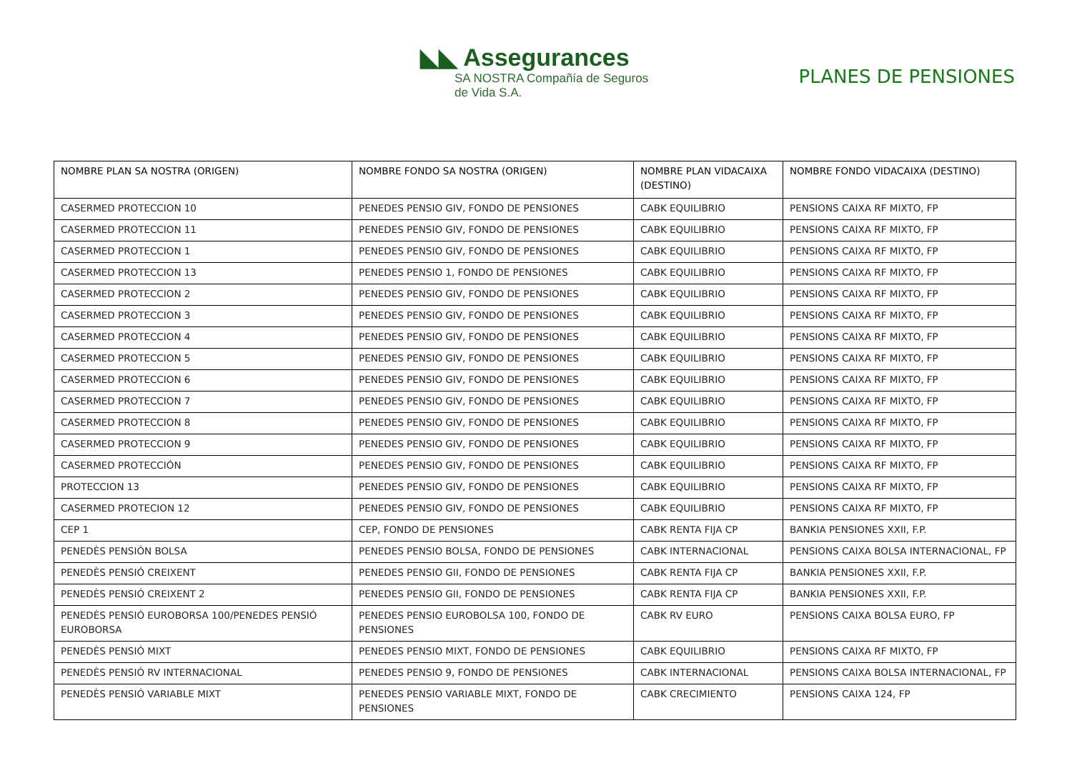◣◣ Assegurances
SA NOSTRA Compañía de Seguros de Vida S.A.
PLANES DE PENSIONES
| NOMBRE PLAN SA NOSTRA (ORIGEN) | NOMBRE FONDO SA NOSTRA (ORIGEN) | NOMBRE PLAN VIDACAIXA (DESTINO) | NOMBRE FONDO VIDACAIXA (DESTINO) |
| --- | --- | --- | --- |
| CASERMED PROTECCION 10 | PENEDES PENSIO GIV, FONDO DE PENSIONES | CABK EQUILIBRIO | PENSIONS CAIXA RF MIXTO, FP |
| CASERMED PROTECCION 11 | PENEDES PENSIO GIV, FONDO DE PENSIONES | CABK EQUILIBRIO | PENSIONS CAIXA RF MIXTO, FP |
| CASERMED PROTECCION 1 | PENEDES PENSIO GIV, FONDO DE PENSIONES | CABK EQUILIBRIO | PENSIONS CAIXA RF MIXTO, FP |
| CASERMED PROTECCION 13 | PENEDES PENSIO 1, FONDO DE PENSIONES | CABK EQUILIBRIO | PENSIONS CAIXA RF MIXTO, FP |
| CASERMED PROTECCION 2 | PENEDES PENSIO GIV, FONDO DE PENSIONES | CABK EQUILIBRIO | PENSIONS CAIXA RF MIXTO, FP |
| CASERMED PROTECCION 3 | PENEDES PENSIO GIV, FONDO DE PENSIONES | CABK EQUILIBRIO | PENSIONS CAIXA RF MIXTO, FP |
| CASERMED PROTECCION 4 | PENEDES PENSIO GIV, FONDO DE PENSIONES | CABK EQUILIBRIO | PENSIONS CAIXA RF MIXTO, FP |
| CASERMED PROTECCION 5 | PENEDES PENSIO GIV, FONDO DE PENSIONES | CABK EQUILIBRIO | PENSIONS CAIXA RF MIXTO, FP |
| CASERMED PROTECCION 6 | PENEDES PENSIO GIV, FONDO DE PENSIONES | CABK EQUILIBRIO | PENSIONS CAIXA RF MIXTO, FP |
| CASERMED PROTECCION 7 | PENEDES PENSIO GIV, FONDO DE PENSIONES | CABK EQUILIBRIO | PENSIONS CAIXA RF MIXTO, FP |
| CASERMED PROTECCION 8 | PENEDES PENSIO GIV, FONDO DE PENSIONES | CABK EQUILIBRIO | PENSIONS CAIXA RF MIXTO, FP |
| CASERMED PROTECCION 9 | PENEDES PENSIO GIV, FONDO DE PENSIONES | CABK EQUILIBRIO | PENSIONS CAIXA RF MIXTO, FP |
| CASERMED PROTECCIÓN | PENEDES PENSIO GIV, FONDO DE PENSIONES | CABK EQUILIBRIO | PENSIONS CAIXA RF MIXTO, FP |
| PROTECCION 13 | PENEDES PENSIO GIV, FONDO DE PENSIONES | CABK EQUILIBRIO | PENSIONS CAIXA RF MIXTO, FP |
| CASERMED PROTECION 12 | PENEDES PENSIO GIV, FONDO DE PENSIONES | CABK EQUILIBRIO | PENSIONS CAIXA RF MIXTO, FP |
| CEP 1 | CEP, FONDO DE PENSIONES | CABK RENTA FIJA CP | BANKIA PENSIONES XXII, F.P. |
| PENEDÈS PENSIÓN BOLSA | PENEDES PENSIO BOLSA, FONDO DE PENSIONES | CABK INTERNACIONAL | PENSIONS CAIXA BOLSA INTERNACIONAL, FP |
| PENEDÈS PENSIÓ CREIXENT | PENEDES PENSIO GII, FONDO DE PENSIONES | CABK RENTA FIJA CP | BANKIA PENSIONES XXII, F.P. |
| PENEDÈS PENSIÓ CREIXENT 2 | PENEDES PENSIO GII, FONDO DE PENSIONES | CABK RENTA FIJA CP | BANKIA PENSIONES XXII, F.P. |
| PENEDÈS PENSIÓ EUROBORSA 100/PENEDES PENSIÓ EUROBORSA | PENEDES PENSIO EUROBOLSA 100, FONDO DE PENSIONES | CABK RV EURO | PENSIONS CAIXA BOLSA EURO, FP |
| PENEDÈS PENSIÓ MIXT | PENEDES PENSIO MIXT, FONDO DE PENSIONES | CABK EQUILIBRIO | PENSIONS CAIXA RF MIXTO, FP |
| PENEDÈS PENSIÓ RV INTERNACIONAL | PENEDES PENSIO 9, FONDO DE PENSIONES | CABK INTERNACIONAL | PENSIONS CAIXA BOLSA INTERNACIONAL, FP |
| PENEDÈS PENSIÓ VARIABLE MIXT | PENEDES PENSIO VARIABLE MIXT, FONDO DE PENSIONES | CABK CRECIMIENTO | PENSIONS CAIXA 124, FP |